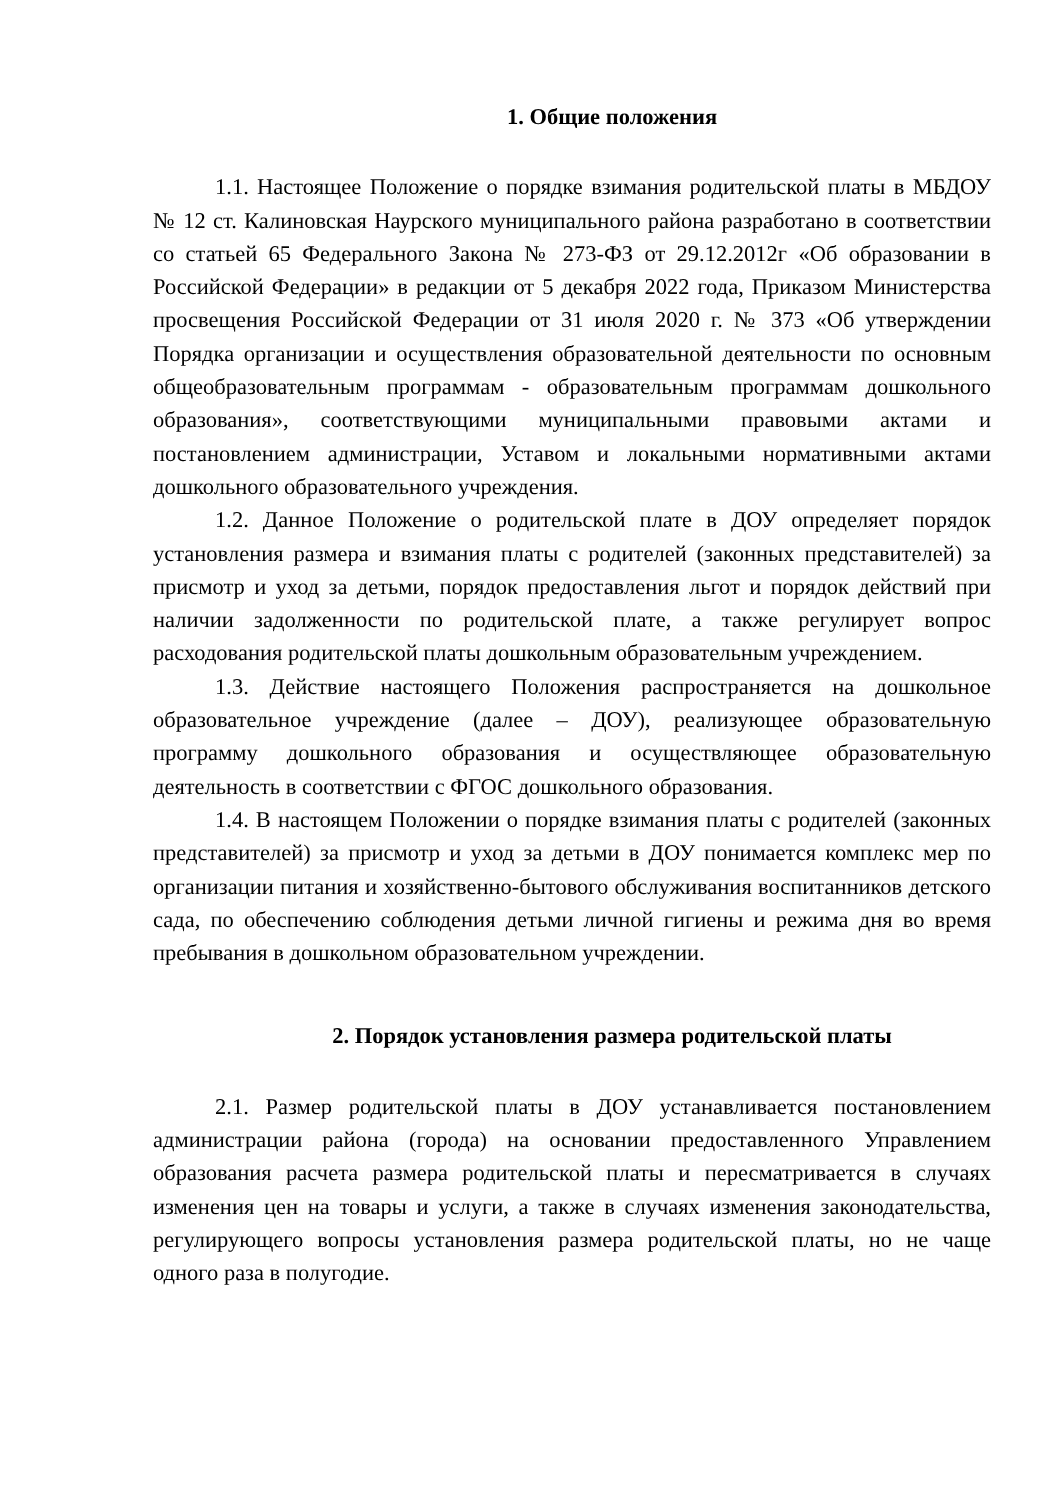1. Общие положения
1.1. Настоящее Положение о порядке взимания родительской платы в МБДОУ № 12 ст. Калиновская Наурского муниципального района разработано в соответствии со статьей 65 Федерального Закона № 273-ФЗ от 29.12.2012г «Об образовании в Российской Федерации» в редакции от 5 декабря 2022 года, Приказом Министерства просвещения Российской Федерации от 31 июля 2020 г. № 373 «Об утверждении Порядка организации и осуществления образовательной деятельности по основным общеобразовательным программам - образовательным программам дошкольного образования», соответствующими муниципальными правовыми актами и постановлением администрации, Уставом и локальными нормативными актами дошкольного образовательного учреждения.
1.2. Данное Положение о родительской плате в ДОУ определяет порядок установления размера и взимания платы с родителей (законных представителей) за присмотр и уход за детьми, порядок предоставления льгот и порядок действий при наличии задолженности по родительской плате, а также регулирует вопрос расходования родительской платы дошкольным образовательным учреждением.
1.3. Действие настоящего Положения распространяется на дошкольное образовательное учреждение (далее – ДОУ), реализующее образовательную программу дошкольного образования и осуществляющее образовательную деятельность в соответствии с ФГОС дошкольного образования.
1.4. В настоящем Положении о порядке взимания платы с родителей (законных представителей) за присмотр и уход за детьми в ДОУ понимается комплекс мер по организации питания и хозяйственно-бытового обслуживания воспитанников детского сада, по обеспечению соблюдения детьми личной гигиены и режима дня во время пребывания в дошкольном образовательном учреждении.
2. Порядок установления размера родительской платы
2.1. Размер родительской платы в ДОУ устанавливается постановлением администрации района (города) на основании предоставленного Управлением образования расчета размера родительской платы и пересматривается в случаях изменения цен на товары и услуги, а также в случаях изменения законодательства, регулирующего вопросы установления размера родительской платы, но не чаще одного раза в полугодие.